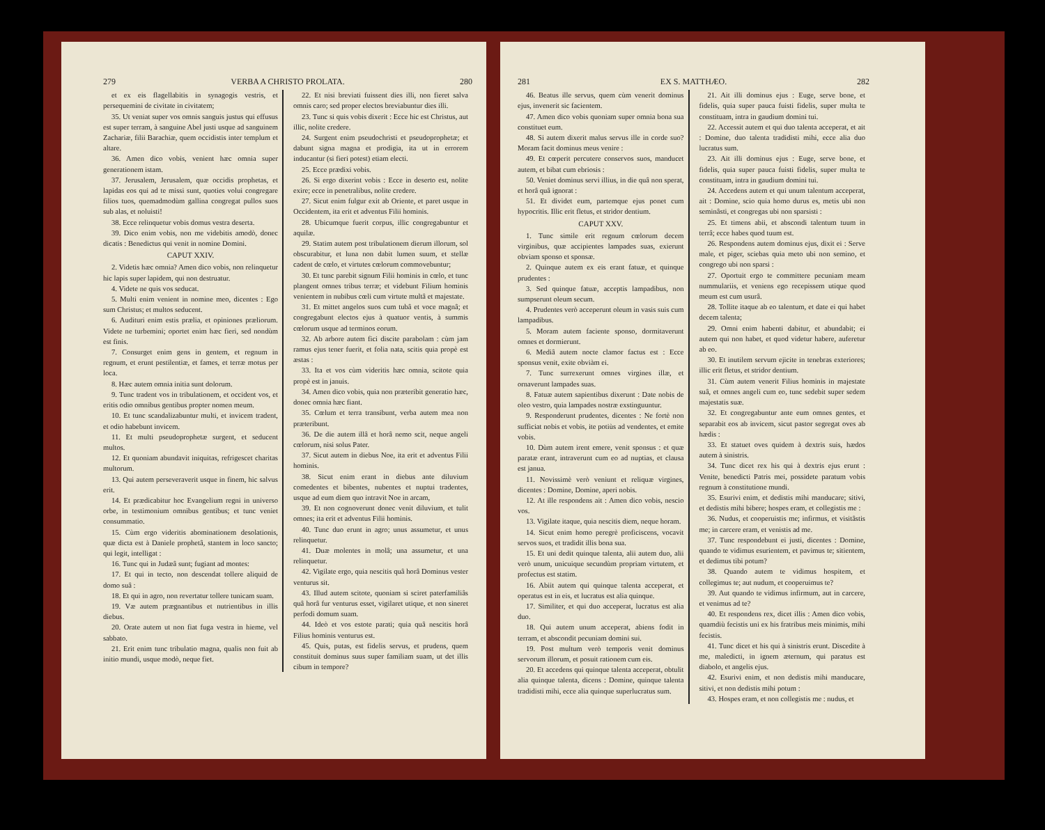279 VERBA A CHRISTO PROLATA. 280
et ex eis flagellabitis in synagogis vestris, et persequemini de civitate in civitatem;
35. Ut veniat super vos omnis sanguis justus qui effusus est super terram, à sanguine Abel justi usque ad sanguinem Zachariæ, filii Barachiæ, quem occidistis inter templum et altare.
36. Amen dico vobis, venient hæc omnia super generationem istam.
37. Jerusalem, Jerusalem, quæ occidis prophetas, et lapidas eos qui ad te missi sunt, quoties volui congregare filios tuos, quemadmodùm gallina congregat pullos suos sub alas, et noluisti!
38. Ecce relinquetur vobis domus vestra deserta.
39. Dico enim vobis, non me videbitis amodò, donec dicatis : Benedictus qui venit in nomine Domini.
CAPUT XXIV.
2. Videtis hæc omnia? Amen dico vobis, non relinquetur hic lapis super lapidem, qui non destruatur.
4. Videte ne quis vos seducat.
5. Multi enim venient in nomine meo, dicentes : Ego sum Christus; et multos seducent.
6. Audituri enim estis prælia, et opiniones præliorum. Videte ne turbemini; oportet enim hæc fieri, sed nondùm est finis.
7. Consurget enim gens in gentem, et regnum in regnum, et erunt pestilentiæ, et fames, et terræ motus per loca.
8. Hæc autem omnia initia sunt dolorum.
9. Tunc tradent vos in tribulationem, et occident vos, et eritis odio omnibus gentibus propter nomen meum.
10. Et tunc scandalizabuntur multi, et invicem tradent, et odio habebunt invicem.
11. Et multi pseudoprophetæ surgent, et seducent multos.
12. Et quoniam abundavit iniquitas, refrigescet charitas multorum.
13. Qui autem perseveraverit usque in finem, hic salvus erit.
14. Et prædicabitur hoc Evangelium regni in universo orbe, in testimonium omnibus gentibus; et tunc veniet consummatio.
15. Cùm ergo videritis abominationem desolationis, quæ dicta est à Daniele prophetâ, stantem in loco sancto; qui legit, intelligat :
16. Tunc qui in Judæâ sunt; fugiant ad montes:
17. Et qui in tecto, non descendat tollere aliquid de domo suâ :
18. Et qui in agro, non revertatur tollere tunicam suam.
19. Væ autem prægnantibus et nutrientibus in illis diebus.
20. Orate autem ut non fiat fuga vestra in hieme, vel sabbato.
21. Erit enim tunc tribulatio magna, qualis non fuit ab initio mundi, usque modò, neque fiet.
22. Et nisi breviati fuissent dies illi, non fieret salva omnis caro; sed proper electos breviabuntur dies illi.
23. Tunc si quis vobis dixerit : Ecce hic est Christus, aut illic, nolite credere.
24. Surgent enim pseudochristi et pseudoprophetæ; et dabunt signa magna et prodigia, ita ut in errorem inducantur (si fieri potest) etiam electi.
25. Ecce prædixi vobis.
26. Si ergo dixerint vobis : Ecce in deserto est, nolite exire; ecce in penetralibus, nolite credere.
27. Sicut enim fulgur exit ab Oriente, et paret usque in Occidentem, ita erit et adventus Filii hominis.
28. Ubicumque fuerit corpus, illic congregabuntur et aquilæ.
29. Statim autem post tribulationem dierum illorum, sol obscurabitur, et luna non dabit lumen suum, et stellæ cadent de cœlo, et virtutes cœlorum commovebuntur;
30. Et tunc parebit signum Filii hominis in cœlo, et tunc plangent omnes tribus terræ; et videbunt Filium hominis venientem in nubibus cœli cum virtute multâ et majestate.
31. Et mittet angelos suos cum tubâ et voce magnâ; et congregabunt electos ejus à quatuor ventis, à summis cœlorum usque ad terminos eorum.
32. Ab arbore autem fici discite parabolam : cùm jam ramus ejus tener fuerit, et folia nata, scitis quia propè est æstas :
33. Ita et vos cùm videritis hæc omnia, scitote quia propè est in janu­is.
34. Amen dico vobis, quia non præteribit generatio hæc, donec omnia hæc fiant.
35. Cœlum et terra transibunt, verba autem mea non præteribunt.
36. De die autem illâ et horâ nemo scit, neque angeli cœlorum, nisi solus Pater.
37. Sicut autem in diebus Noe, ita erit et adventus Filii hominis.
38. Sicut enim erant in diebus ante diluvium comedentes et bibentes, nubentes et nuptui tradentes, usque ad eum diem quo intravit Noe in arcam,
39. Et non cognoverunt donec venit diluvium, et tulit omnes; ita erit et adventus Filii hominis.
40. Tunc duo erunt in agro; unus assumetur, et unus relinquetur.
41. Duæ molentes in molâ; una assumetur, et una relinquetur.
42. Vigilate ergo, quia nescitis quâ horâ Dominus vester venturus sit.
43. Illud autem scitote, quoniam si sciret paterfamiliâs quâ horâ fur venturus esset, vigilaret utique, et non sineret perfodi domum suam.
44. Ideò et vos estote parati; quia quâ nescitis horâ Filius hominis venturus est.
45. Quis, putas, est fidelis servus, et prudens, quem constituit dominus suus super familiam suam, ut det illis cibum in tempore?
281 EX S. MATTHÆO. 282
46. Beatus ille servus, quem cùm venerit dominus ejus, invenerit sic facientem.
47. Amen dico vobis quoniam super omnia bona sua constituet eum.
48. Si autem dixerit malus servus ille in corde suo? Moram facit dominus meus venire :
49. Et cœperit percutere conservos suos, manducet autem, et bibat cum ebriosis :
50. Veniet dominus servi illius, in die quâ non sperat, et horâ quâ ignorat :
51. Et dividet eum, partemque ejus ponet cum hypocritis. Illic erit fletus, et stridor dentium.
CAPUT XXV.
1. Tunc simile erit regnum cœlorum decem virginibus, quæ accipientes lampades suas, exierunt obviam sponso et sponsæ.
2. Quinque autem ex eis erant fatuæ, et quinque prudentes :
3. Sed quinque fatuæ, acceptis lampadibus, non sumpserunt oleum secum.
4. Prudentes verò acceperunt oleum in vasis suis cum lampadibus.
5. Moram autem faciente sponso, dormitaverunt omnes et dormierunt.
6. Mediâ autem nocte clamor factus est : Ecce sponsus venit, exite obviàm ei.
7. Tunc surrexerunt omnes virgines illæ, et ornaverunt lampades suas.
8. Fatuæ autem sapientibus dixerunt : Date nobis de oleo vestro, quia lampades nostræ exstinguuntur.
9. Responderunt prudentes, dicentes : Ne fortè non sufficiat nobis et vobis, ite potiùs ad vendentes, et emite vobis.
10. Dùm autem irent emere, venit sponsus : et quæ paratæ erant, intraverunt cum eo ad nuptias, et clausa est janua.
11. Novissimè verò veniunt et reliquæ virgines, dicentes : Domine, Domine, aperi nobis.
12. At ille respondens ait : Amen dico vobis, nescio vos.
13. Vigilate itaque, quia nescitis diem, neque horam.
14. Sicut enim homo peregrè proficiscens, vocavit servos suos, et tradidit illis bona sua.
15. Et uni dedit quinque talenta, alii autem duo, alii verò unum, unicuique secundùm propriam virtutem, et profectus est statim.
16. Abiit autem qui quinque talenta acceperat, et operatus est in eis, et lucratus est alia quinque.
17. Similiter, et qui duo acceperat, lucratus est alia duo.
18. Qui autem unum acceperat, abiens fodit in terram, et abscondit pecuniam domini sui.
19. Post multum verò temporis venit dominus servorum illorum, et posuit rationem cum eis.
20. Et accedens qui quinque talenta acceperat, obtulit alia quinque talenta, dicens : Domine, quinque talenta tradidisti mihi, ecce alia quinque superlucratus sum.
21. Ait illi dominus ejus : Euge, serve bone, et fidelis, quia super pauca fuisti fidelis, super multa te constituam, intra in gaudium domini tui.
22. Accessit autem et qui duo talenta acceperat, et ait : Domine, duo talenta tradidisti mihi, ecce alia duo lucratus sum.
23. Ait illi dominus ejus : Euge, serve bone, et fidelis, quia super pauca fuisti fidelis, super multa te constituam, intra in gaudium domini tui.
24. Accedens autem et qui unum talentum acceperat, ait : Domine, scio quia homo durus es, metis ubi non seminâsti, et congregas ubi non sparsisti :
25. Et timens abii, et abscondi talentum tuum in terrâ; ecce habes quod tuum est.
26. Respondens autem dominus ejus, dixit ei : Serve male, et piger, sciebas quia meto ubi non semino, et congrego ubi non sparsi :
27. Oportuit ergo te committere pecuniam meam nummulariis, et veniens ego recepissem utique quod meum est cum usurâ.
28. Tollite itaque ab eo talentum, et date ei qui habet decem talenta;
29. Omni enim habenti dabitur, et abundabit; ei autem qui non habet, et quod videtur habere, auferetur ab eo.
30. Et inutilem servum ejicite in tenebras exteriores; illic erit fletus, et stridor dentium.
31. Cùm autem venerit Filius hominis in majestate suâ, et omnes angeli cum eo, tunc sedebit super sedem majestatis suæ.
32. Et congregabuntur ante eum omnes gentes, et separabit eos ab invicem, sicut pastor segregat oves ab hædis :
33. Et statuet oves quidem à dextris suis, hædos autem à sinistris.
34. Tunc dicet rex his qui à dextris ejus erunt : Venite, benedicti Patris mei, possidete paratum vobis regnum à constitutione mundi.
35. Esurivi enim, et dedistis mihi manducare; sitivi, et dedistis mihi bibere; hospes eram, et collegistis me :
36. Nudus, et cooperuistis me; infirmus, et visitâstis me; in carcere eram, et venistis ad me.
37. Tunc respondebunt ei justi, dicentes : Domine, quando te vidimus esurientem, et pavimus te; sitientem, et dedimus tibi potum?
38. Quando autem te vidimus hospitem, et collegimus te; aut nudum, et cooperuimus te?
39. Aut quando te vidimus infirmum, aut in carcere, et venimus ad te?
40. Et respondens rex, dicet illis : Amen dico vobis, quamdiù fecistis uni ex his fratribus meis minimis, mihi fecistis.
41. Tunc dicet et his qui à sinistris erunt. Discedite à me, maledicti, in ignem æternum, qui paratus est diabolo, et angelis ejus.
42. Esurivi enim, et non dedistis mihi manducare, sitivi, et non dedistis mihi potum :
43. Hospes eram, et non collegistis me : nudus, et